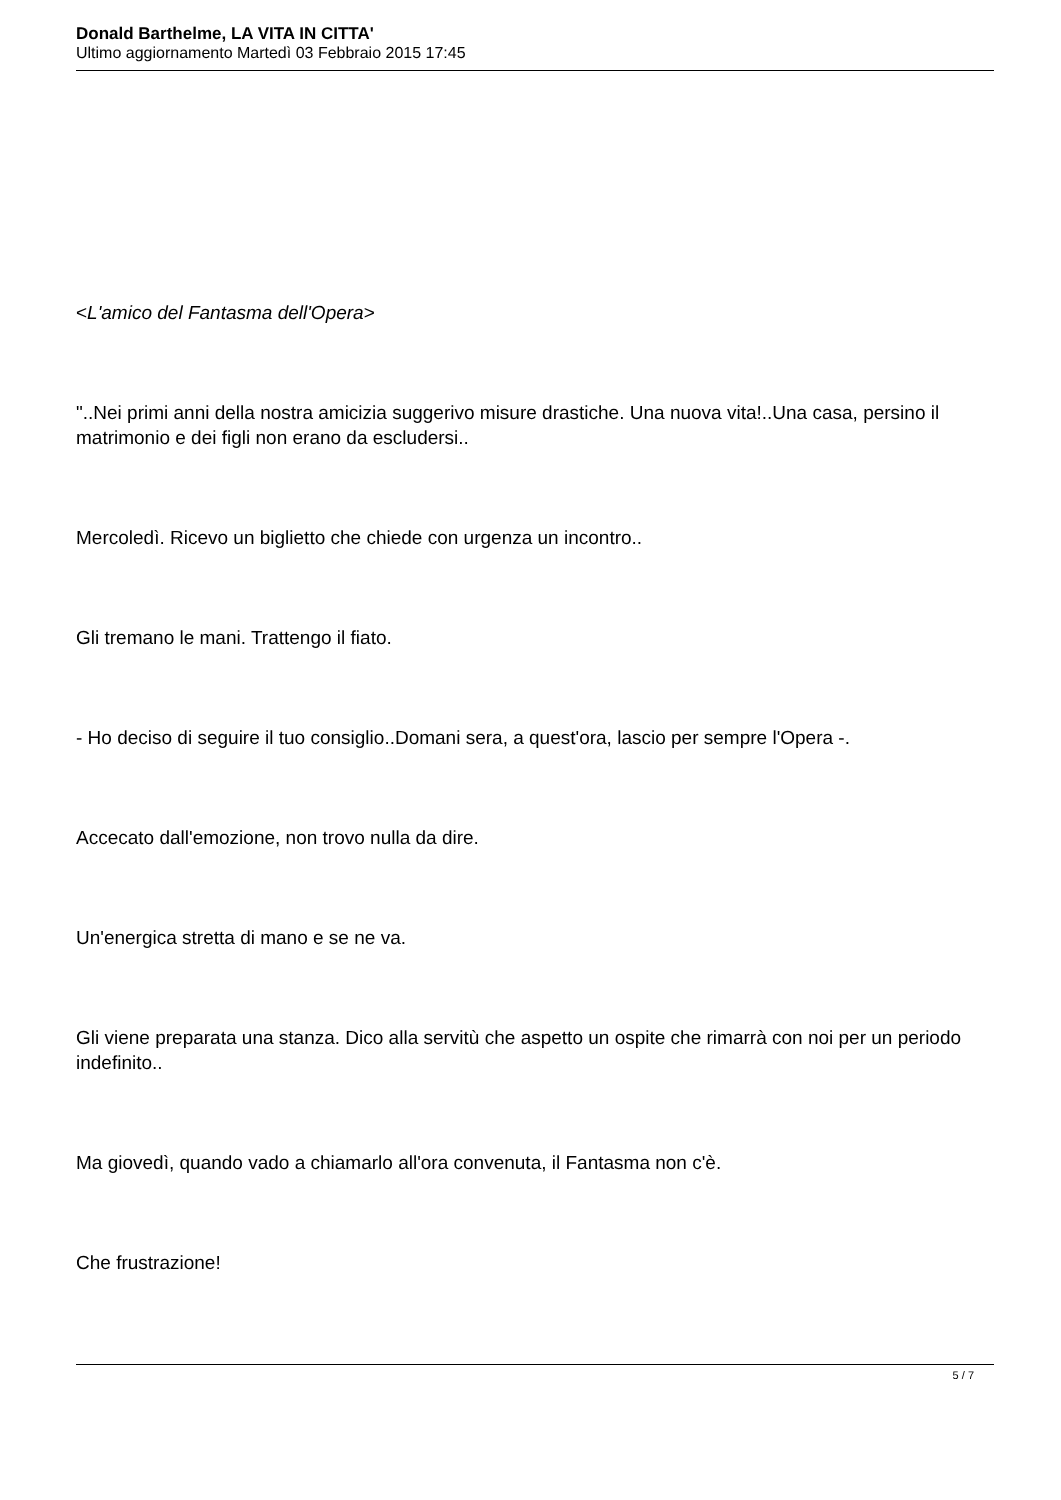Donald Barthelme, LA VITA IN CITTA'
Ultimo aggiornamento Martedì 03 Febbraio 2015 17:45
<L'amico del Fantasma dell'Opera>
"..Nei primi anni della nostra amicizia suggerivo misure drastiche. Una nuova vita!..Una casa, persino il matrimonio e dei figli non erano da escludersi..
Mercoledì. Ricevo un biglietto che chiede con urgenza un incontro..
Gli tremano le mani. Trattengo il fiato.
- Ho deciso di seguire il tuo consiglio..Domani sera, a quest'ora, lascio per sempre l'Opera -.
Accecato dall'emozione, non trovo nulla da dire.
Un'energica stretta di mano e se ne va.
Gli viene preparata una stanza. Dico alla servitù che aspetto un ospite che rimarrà con noi per un periodo indefinito..
Ma giovedì, quando vado a chiamarlo all'ora convenuta, il Fantasma non c'è.
Che frustrazione!
5 / 7